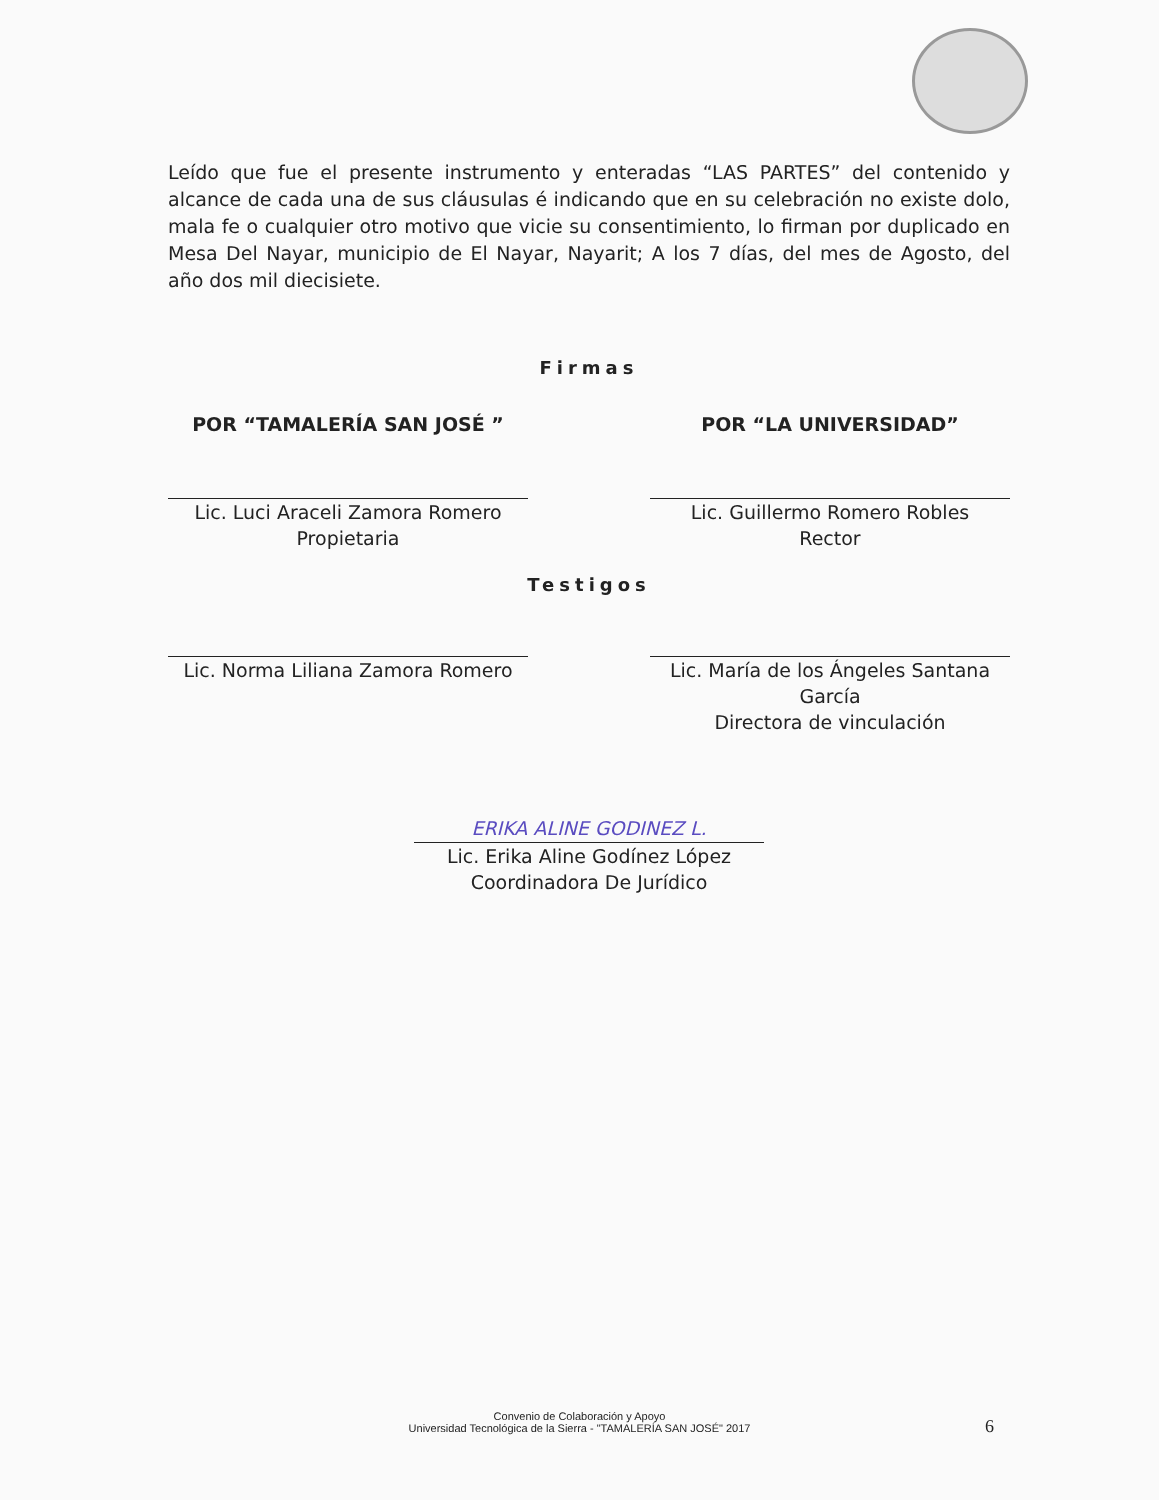Leído que fue el presente instrumento y enteradas “LAS PARTES” del contenido y alcance de cada una de sus cláusulas é indicando que en su celebración no existe dolo, mala fe o cualquier otro motivo que vicie su consentimiento, lo firman por duplicado en Mesa Del Nayar, municipio de El Nayar, Nayarit; A los 7 días, del mes de Agosto, del año dos mil diecisiete.
Firmas
POR “TAMALERÍA SAN JOSÉ ”
Lic. Luci Araceli Zamora Romero
Propietaria
POR “LA UNIVERSIDAD”
Lic. Guillermo Romero Robles
Rector
Testigos
Lic. Norma Liliana Zamora Romero
Lic. María de los Ángeles Santana García
Directora de vinculación
ERIKA ALINE GODINEZ L.
Lic. Erika Aline Godínez López
Coordinadora De Jurídico
Convenio de Colaboración y Apoyo
Universidad Tecnológica de la Sierra - "TAMALERÍA SAN JOSÉ" 2017
6